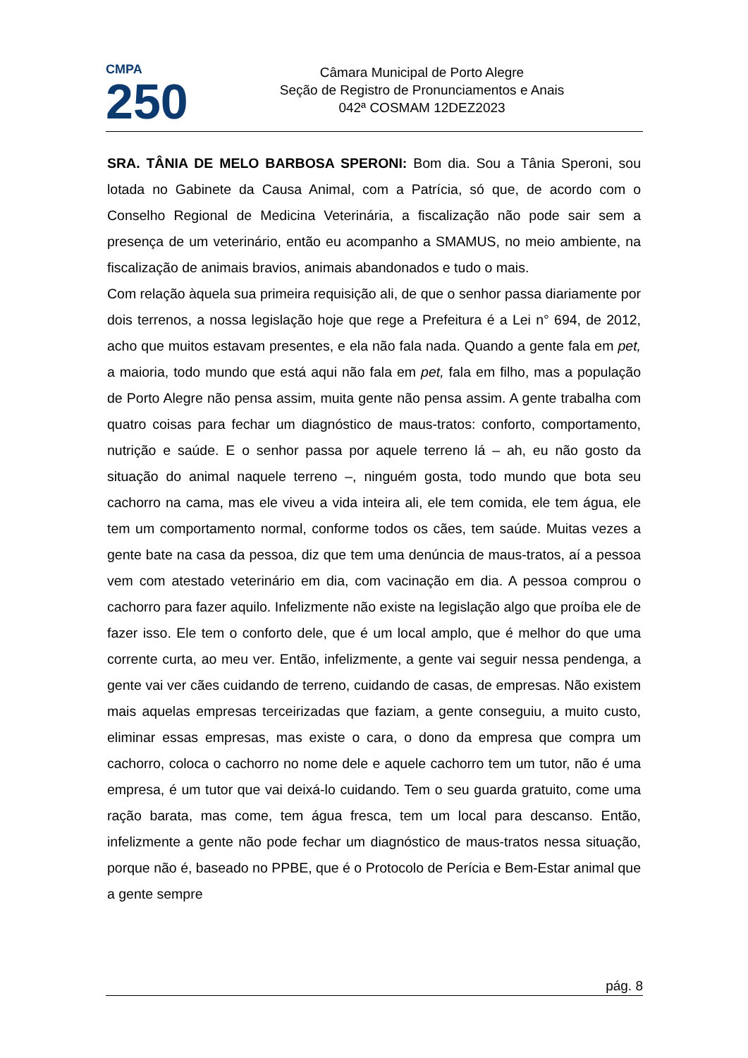CMPA
250
Câmara Municipal de Porto Alegre
Seção de Registro de Pronunciamentos e Anais
042ª COSMAM 12DEZ2023
SRA. TÂNIA DE MELO BARBOSA SPERONI: Bom dia. Sou a Tânia Speroni, sou lotada no Gabinete da Causa Animal, com a Patrícia, só que, de acordo com o Conselho Regional de Medicina Veterinária, a fiscalização não pode sair sem a presença de um veterinário, então eu acompanho a SMAMUS, no meio ambiente, na fiscalização de animais bravios, animais abandonados e tudo o mais.
Com relação àquela sua primeira requisição ali, de que o senhor passa diariamente por dois terrenos, a nossa legislação hoje que rege a Prefeitura é a Lei n° 694, de 2012, acho que muitos estavam presentes, e ela não fala nada. Quando a gente fala em pet, a maioria, todo mundo que está aqui não fala em pet, fala em filho, mas a população de Porto Alegre não pensa assim, muita gente não pensa assim. A gente trabalha com quatro coisas para fechar um diagnóstico de maus-tratos: conforto, comportamento, nutrição e saúde. E o senhor passa por aquele terreno lá – ah, eu não gosto da situação do animal naquele terreno –, ninguém gosta, todo mundo que bota seu cachorro na cama, mas ele viveu a vida inteira ali, ele tem comida, ele tem água, ele tem um comportamento normal, conforme todos os cães, tem saúde. Muitas vezes a gente bate na casa da pessoa, diz que tem uma denúncia de maus-tratos, aí a pessoa vem com atestado veterinário em dia, com vacinação em dia. A pessoa comprou o cachorro para fazer aquilo. Infelizmente não existe na legislação algo que proíba ele de fazer isso. Ele tem o conforto dele, que é um local amplo, que é melhor do que uma corrente curta, ao meu ver. Então, infelizmente, a gente vai seguir nessa pendenga, a gente vai ver cães cuidando de terreno, cuidando de casas, de empresas. Não existem mais aquelas empresas terceirizadas que faziam, a gente conseguiu, a muito custo, eliminar essas empresas, mas existe o cara, o dono da empresa que compra um cachorro, coloca o cachorro no nome dele e aquele cachorro tem um tutor, não é uma empresa, é um tutor que vai deixá-lo cuidando. Tem o seu guarda gratuito, come uma ração barata, mas come, tem água fresca, tem um local para descanso. Então, infelizmente a gente não pode fechar um diagnóstico de maus-tratos nessa situação, porque não é, baseado no PPBE, que é o Protocolo de Perícia e Bem-Estar animal que a gente sempre
pág. 8